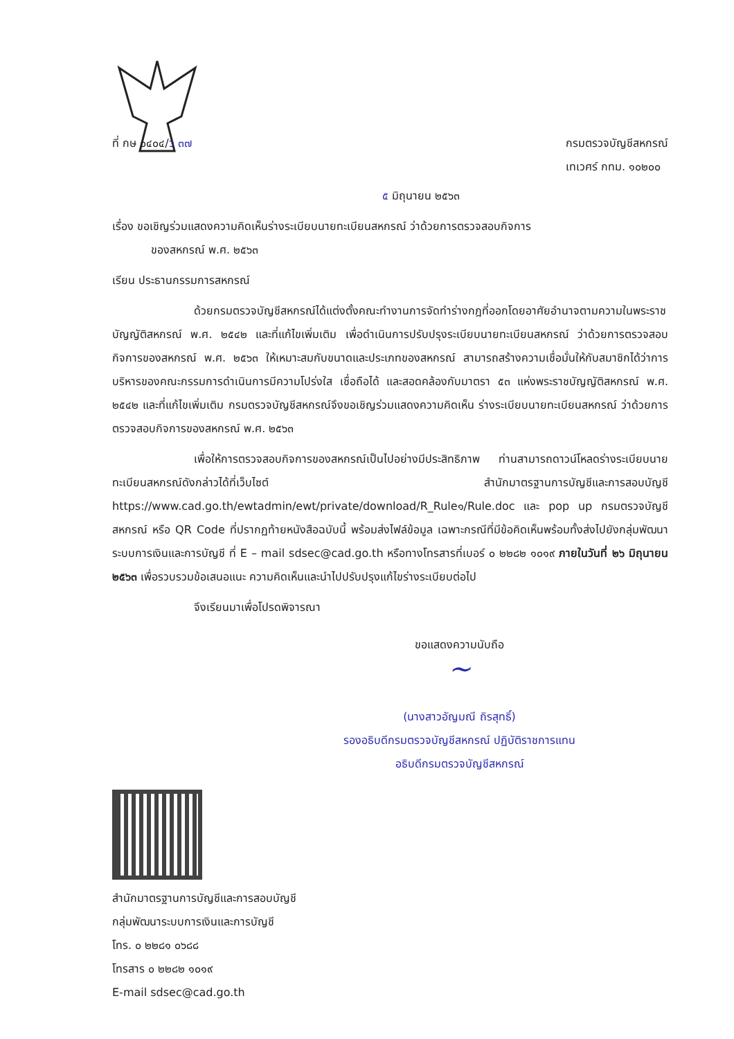ที่ กษ ๐๔๐๔/ว ๓๗ กรมตรวจบัญชีสหกรณ์
เทเวศร์ กทม. ๑๐๒๐๐
๕ มิถุนายน ๒๕๖๓
เรื่อง ขอเชิญร่วมแสดงความคิดเห็นร่างระเบียบนายทะเบียนสหกรณ์ ว่าด้วยการตรวจสอบกิจการ
ของสหกรณ์ พ.ศ. ๒๕๖๓
เรียน ประธานกรรมการสหกรณ์
ด้วยกรมตรวจบัญชีสหกรณ์ได้แต่งตั้งคณะทำงานการจัดทำร่างกฎที่ออกโดยอาศัยอำนาจตามความในพระราชบัญญัติสหกรณ์ พ.ศ. ๒๕๔๒ และที่แก้ไขเพิ่มเติม เพื่อดำเนินการปรับปรุงระเบียบนายทะเบียนสหกรณ์ ว่าด้วยการตรวจสอบกิจการของสหกรณ์ พ.ศ. ๒๕๖๓ ให้เหมาะสมกับขนาดและประเภทของสหกรณ์ สามารถสร้างความเชื่อมั่นให้กับสมาชิกได้ว่าการบริหารของคณะกรรมการดำเนินการมีความโปร่งใส เชื่อถือได้ และสอดคล้องกับมาตรา ๕๓ แห่งพระราชบัญญัติสหกรณ์ พ.ศ. ๒๕๔๒ และที่แก้ไขเพิ่มเติม กรมตรวจบัญชีสหกรณ์จึงขอเชิญร่วมแสดงความคิดเห็น ร่างระเบียบนายทะเบียนสหกรณ์ ว่าด้วยการตรวจสอบกิจการของสหกรณ์ พ.ศ. ๒๕๖๓
เพื่อให้การตรวจสอบกิจการของสหกรณ์เป็นไปอย่างมีประสิทธิภาพ ท่านสามารถดาวน์โหลดร่างระเบียบนายทะเบียนสหกรณ์ดังกล่าวได้ที่เว็บไซต์ สำนักมาตรฐานการบัญชีและการสอบบัญชี https://www.cad.go.th/ewtadmin/ewt/private/download/R_Rule๑/Rule.doc และ pop up กรมตรวจบัญชีสหกรณ์ หรือ QR Code ที่ปรากฏท้ายหนังสือฉบับนี้ พร้อมส่งไฟล์ข้อมูล เฉพาะกรณีที่มีข้อคิดเห็นพร้อมทั้งส่งไปยังกลุ่มพัฒนาระบบการเงินและการบัญชี ที่ E – mail sdsec@cad.go.th หรือทางโทรสารที่เบอร์ ๐ ๒๒๘๒ ๑๐๑๙ ภายในวันที่ ๒๖ มิถุนายน ๒๕๖๓ เพื่อรวบรวมข้อเสนอแนะ ความคิดเห็นและนำไปปรับปรุงแก้ไขร่างระเบียบต่อไป
จึงเรียนมาเพื่อโปรดพิจารณา
ขอแสดงความนับถือ
~
(นางสาวอัญมณี ถิรสุทธิ์)
รองอธิบดีกรมตรวจบัญชีสหกรณ์ ปฏิบัติราชการแทน
อธิบดีกรมตรวจบัญชีสหกรณ์
สำนักมาตรฐานการบัญชีและการสอบบัญชี
กลุ่มพัฒนาระบบการเงินและการบัญชี
โทร. ๐ ๒๒๘๑ ๐๖๘๘
โทรสาร ๐ ๒๒๘๒ ๑๐๑๙
E-mail sdsec@cad.go.th